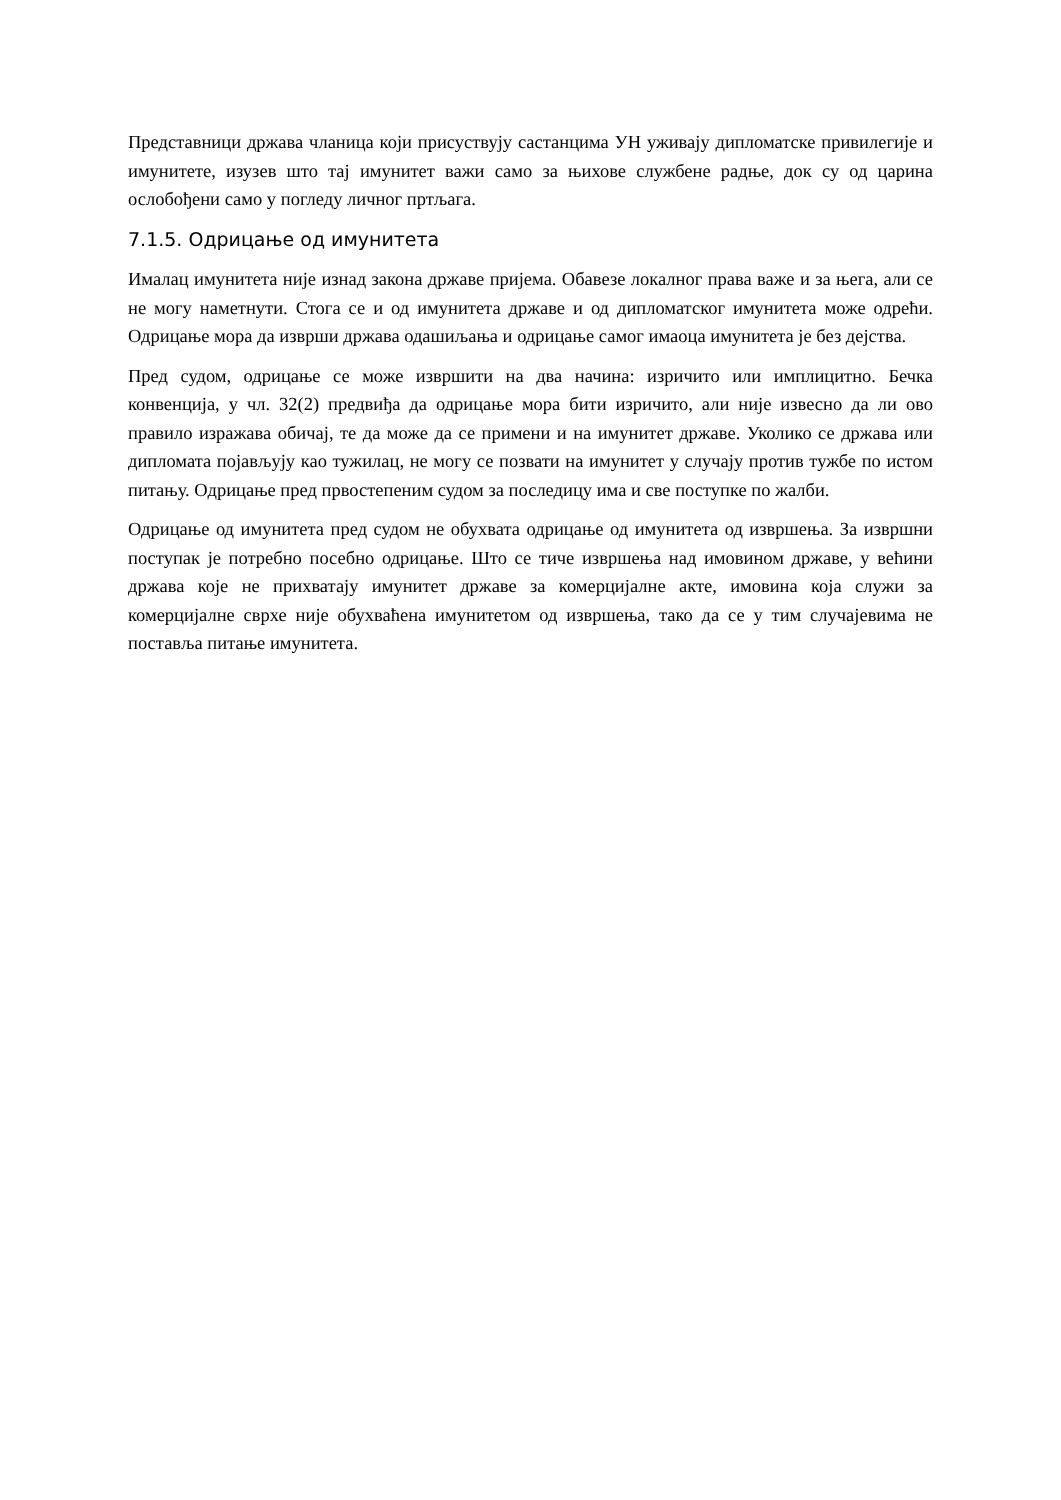Представници држава чланица који присуствују састанцима УН уживају дипломатске привилегије и имунитете, изузев што тај имунитет важи само за њихове службене радње, док су од царина ослобођени само у погледу личног пртљага.
7.1.5. Одрицање од имунитета
Ималац имунитета није изнад закона државе пријема. Обавезе локалног права важе и за њега, али се не могу наметнути. Стога се и од имунитета државе и од дипломатског имунитета може одрећи. Одрицање мора да изврши држава одашиљања и одрицање самог имаоца имунитета је без дејства.
Пред судом, одрицање се може извршити на два начина: изричито или имплицитно. Бечка конвенција, у чл. 32(2) предвиђа да одрицање мора бити изричито, али није извесно да ли ово правило изражава обичај, те да може да се примени и на имунитет државе. Уколико се држава или дипломата појављују као тужилац, не могу се позвати на имунитет у случају против тужбе по истом питању. Одрицање пред првостепеним судом за последицу има и све поступке по жалби.
Одрицање од имунитета пред судом не обухвата одрицање од имунитета од извршења. За извршни поступак је потребно посебно одрицање. Што се тиче извршења над имовином државе, у већини држава које не прихватају имунитет државе за комерцијалне акте, имовина која служи за комерцијалне сврхе није обухваћена имунитетом од извршења, тако да се у тим случајевима не поставља питање имунитета.